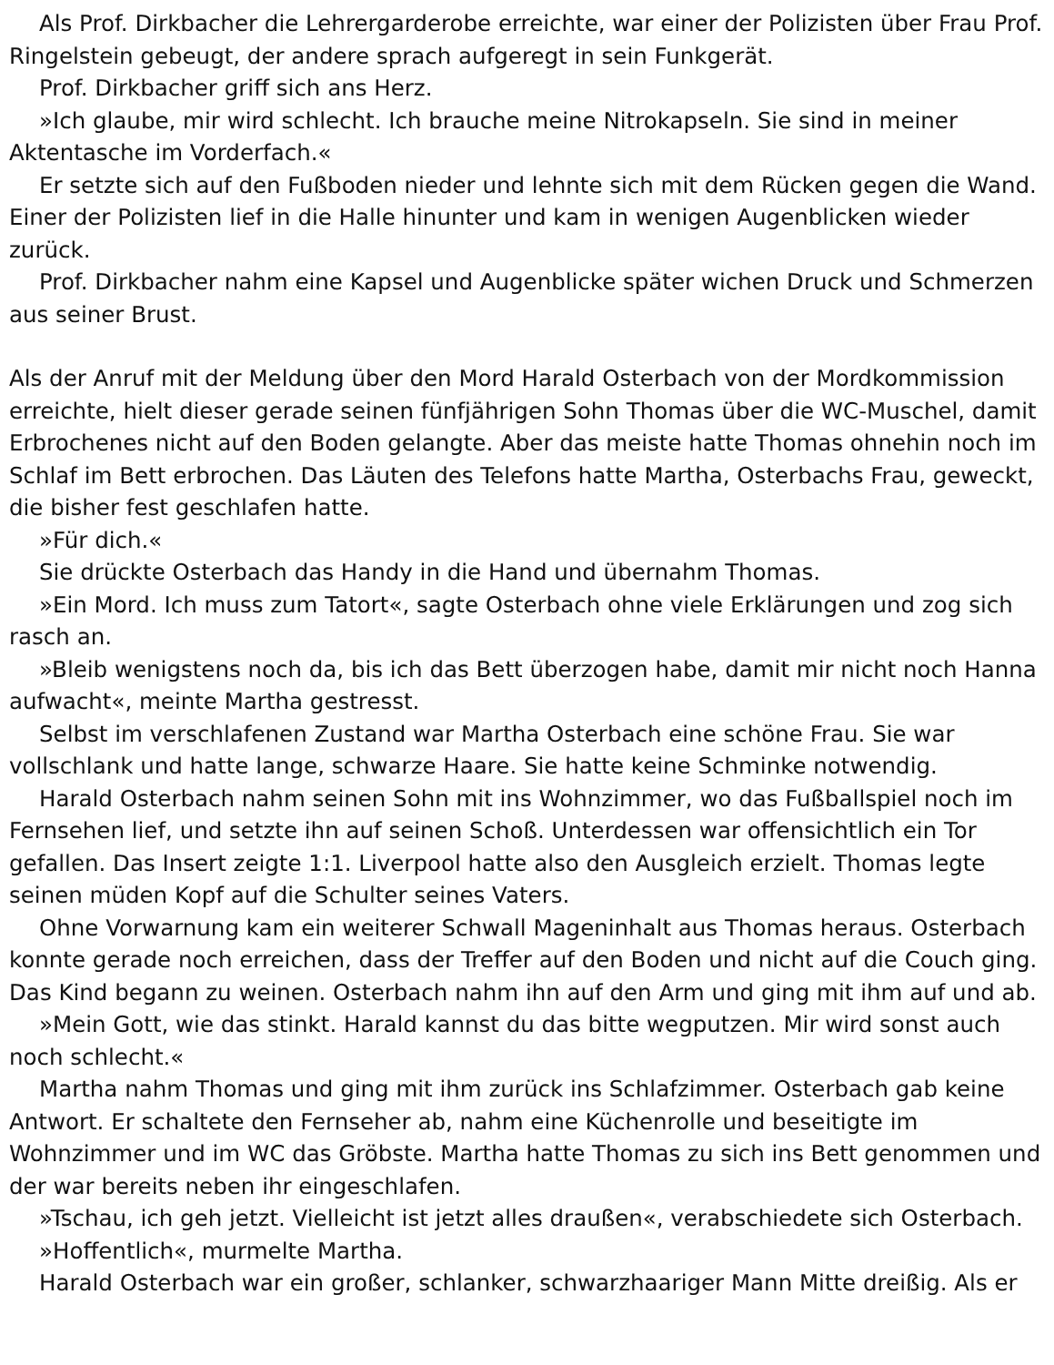Als Prof. Dirkbacher die Lehrergarderobe erreichte, war einer der Polizisten über Frau Prof. Ringelstein gebeugt, der andere sprach aufgeregt in sein Funkgerät.
Prof. Dirkbacher griff sich ans Herz.
»Ich glaube, mir wird schlecht. Ich brauche meine Nitrokapseln. Sie sind in meiner Aktentasche im Vorderfach.«
Er setzte sich auf den Fußboden nieder und lehnte sich mit dem Rücken gegen die Wand. Einer der Polizisten lief in die Halle hinunter und kam in wenigen Augenblicken wieder zurück.
Prof. Dirkbacher nahm eine Kapsel und Augenblicke später wichen Druck und Schmerzen aus seiner Brust.
Als der Anruf mit der Meldung über den Mord Harald Osterbach von der Mordkommission erreichte, hielt dieser gerade seinen fünfjährigen Sohn Thomas über die WC-Muschel, damit Erbrochenes nicht auf den Boden gelangte. Aber das meiste hatte Thomas ohnehin noch im Schlaf im Bett erbrochen. Das Läuten des Telefons hatte Martha, Osterbachs Frau, geweckt, die bisher fest geschlafen hatte.
»Für dich.«
Sie drückte Osterbach das Handy in die Hand und übernahm Thomas.
»Ein Mord. Ich muss zum Tatort«, sagte Osterbach ohne viele Erklärungen und zog sich rasch an.
»Bleib wenigstens noch da, bis ich das Bett überzogen habe, damit mir nicht noch Hanna aufwacht«, meinte Martha gestresst.
Selbst im verschlafenen Zustand war Martha Osterbach eine schöne Frau. Sie war vollschlank und hatte lange, schwarze Haare. Sie hatte keine Schminke notwendig.
Harald Osterbach nahm seinen Sohn mit ins Wohnzimmer, wo das Fußballspiel noch im Fernsehen lief, und setzte ihn auf seinen Schoß. Unterdessen war offensichtlich ein Tor gefallen. Das Insert zeigte 1:1. Liverpool hatte also den Ausgleich erzielt. Thomas legte seinen müden Kopf auf die Schulter seines Vaters.
Ohne Vorwarnung kam ein weiterer Schwall Mageninhalt aus Thomas heraus. Osterbach konnte gerade noch erreichen, dass der Treffer auf den Boden und nicht auf die Couch ging. Das Kind begann zu weinen. Osterbach nahm ihn auf den Arm und ging mit ihm auf und ab.
»Mein Gott, wie das stinkt. Harald kannst du das bitte wegputzen. Mir wird sonst auch noch schlecht.«
Martha nahm Thomas und ging mit ihm zurück ins Schlafzimmer. Osterbach gab keine Antwort. Er schaltete den Fernseher ab, nahm eine Küchenrolle und beseitigte im Wohnzimmer und im WC das Gröbste. Martha hatte Thomas zu sich ins Bett genommen und der war bereits neben ihr eingeschlafen.
»Tschau, ich geh jetzt. Vielleicht ist jetzt alles draußen«, verabschiedete sich Osterbach.
»Hoffentlich«, murmelte Martha.
Harald Osterbach war ein großer, schlanker, schwarzhaariger Mann Mitte dreißig. Als er